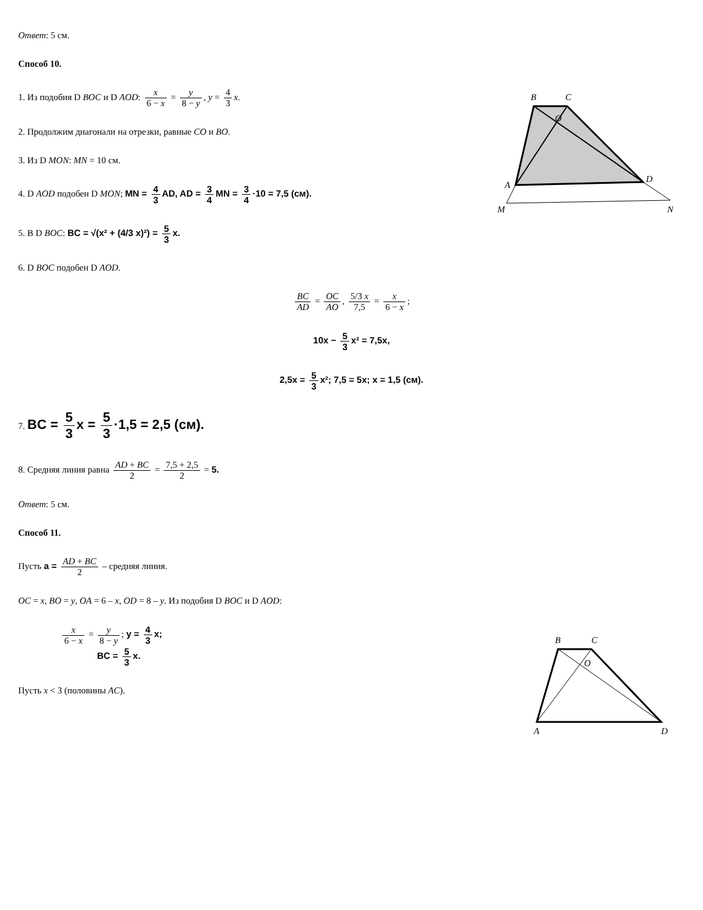B
C
A
D
M
N
O
B
C
A
D
O
Ответ: 5 см.
Способ 10.
1. Из подобия D BOC и D AOD: x 6 − x = y 8 − y, y = 4 3 x.
2. Продолжим диагонали на отрезки, равные CO и BO.
3. Из D MON: MN = 10 см.
4. D AOD подобен D MON; MN = 4 3 AD, AD = 3 4 MN = 3 4 ·10 = 7,5 (см).
5. В D BOC: BC = √(x² + (4/3 x)²) = 5 3 x.
6. D BOC подобен D AOD.
BC AD = OC AO, 5/3 x 7,5 = x 6 − x;
10x − 5 3 x² = 7,5x,
2,5x = 5 3 x²; 7,5 = 5x; x = 1,5 (см).
7. BC = 5 3 x = 5 3 ·1,5 = 2,5 (см).
8. Средняя линия равна AD + BC 2 = 7,5 + 2,5 2 = 5.
Ответ: 5 см.
Способ 11.
Пусть a = AD + BC 2 – средняя линия.
OC = x, BO = y, OA = 6 – x, OD = 8 – y. Из подобия D BOC и D AOD:
x 6 − x = y 8 − y; y = 4 3 x;
BC = 5 3 x.
Пусть x < 3 (половины AC).